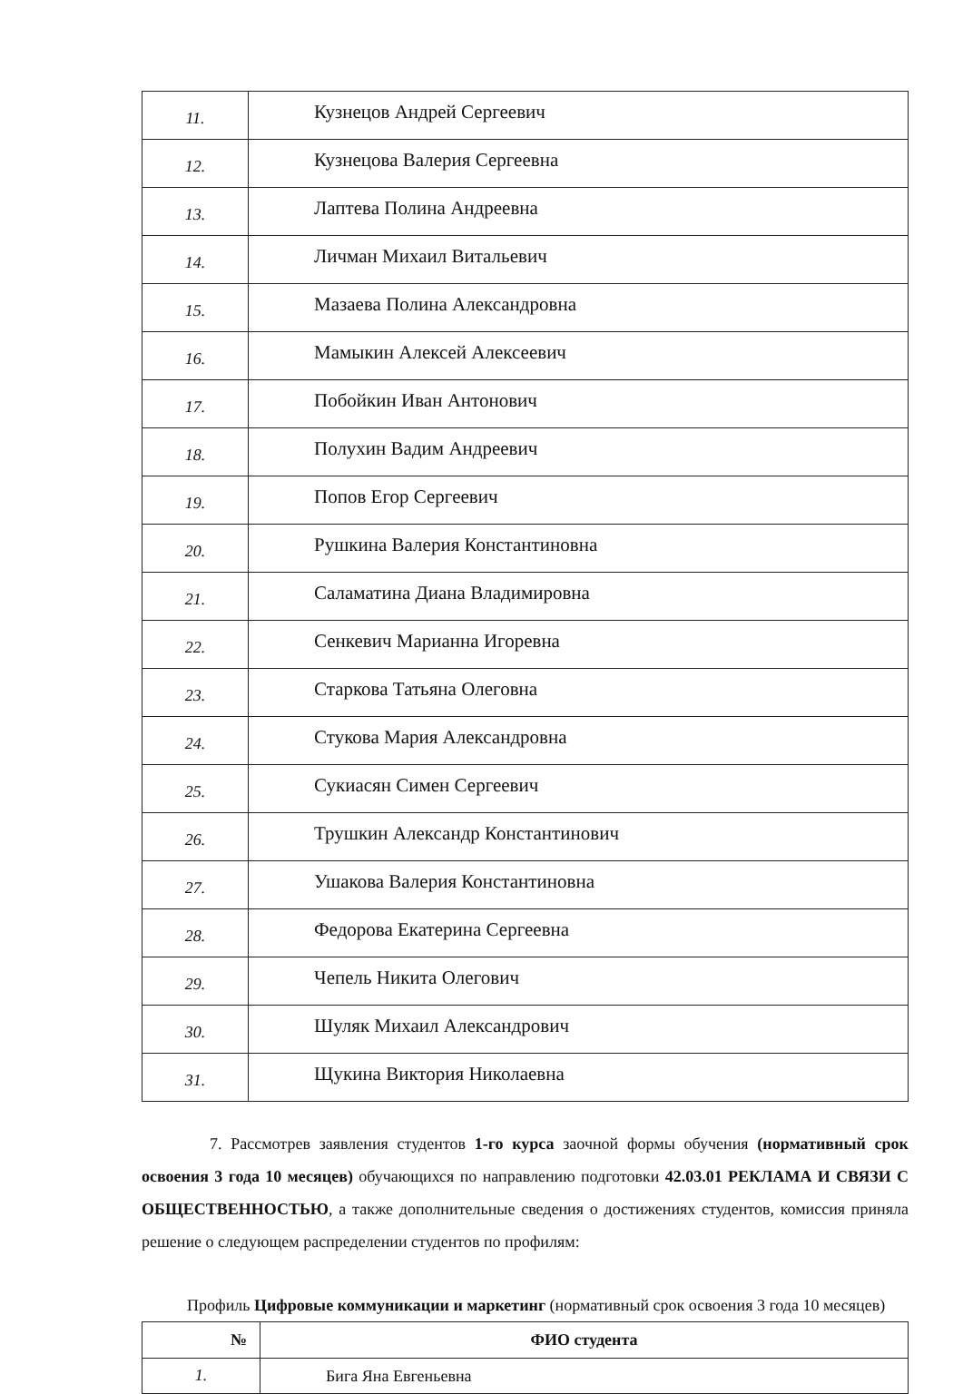| 11. | Кузнецов Андрей Сергеевич |
| 12. | Кузнецова Валерия Сергеевна |
| 13. | Лаптева Полина Андреевна |
| 14. | Личман Михаил Витальевич |
| 15. | Мазаева Полина Александровна |
| 16. | Мамыкин Алексей Алексеевич |
| 17. | Побойкин Иван Антонович |
| 18. | Полухин Вадим Андреевич |
| 19. | Попов Егор Сергеевич |
| 20. | Рушкина Валерия Константиновна |
| 21. | Саламатина Диана Владимировна |
| 22. | Сенкевич Марианна Игоревна |
| 23. | Старкова Татьяна Олеговна |
| 24. | Стукова Мария Александровна |
| 25. | Сукиасян Симен Сергеевич |
| 26. | Трушкин Александр Константинович |
| 27. | Ушакова Валерия Константиновна |
| 28. | Федорова Екатерина Сергеевна |
| 29. | Чепель Никита Олегович |
| 30. | Шуляк Михаил Александрович |
| 31. | Щукина Виктория Николаевна |
7. Рассмотрев заявления студентов 1-го курса заочной формы обучения (нормативный срок освоения 3 года 10 месяцев) обучающихся по направлению подготовки 42.03.01 РЕКЛАМА И СВЯЗИ С ОБЩЕСТВЕННОСТЬЮ, а также дополнительные сведения о достижениях студентов, комиссия приняла решение о следующем распределении студентов по профилям:
Профиль Цифровые коммуникации и маркетинг (нормативный срок освоения 3 года 10 месяцев)
| № | ФИО студента |
| --- | --- |
| 1. | Бига Яна Евгеньевна |